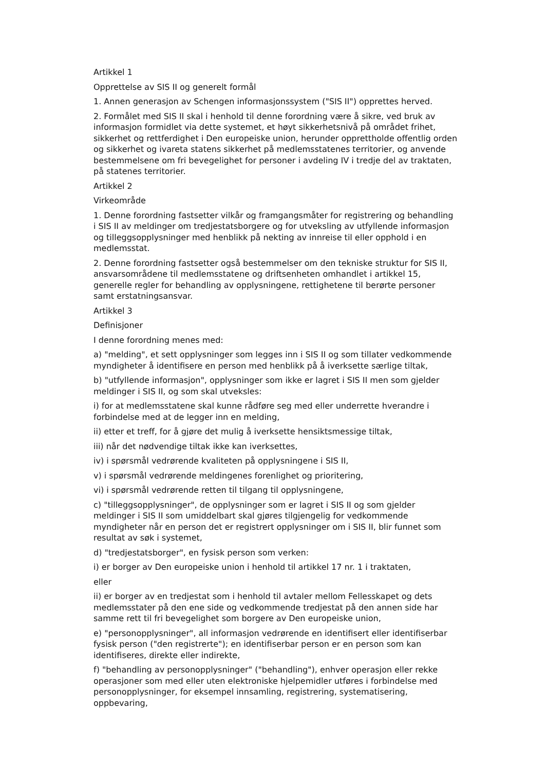Artikkel 1
Opprettelse av SIS II og generelt formål
1. Annen generasjon av Schengen informasjonssystem ("SIS II") opprettes herved.
2. Formålet med SIS II skal i henhold til denne forordning være å sikre, ved bruk av informasjon formidlet via dette systemet, et høyt sikkerhetsnivå på området frihet, sikkerhet og rettferdighet i Den europeiske union, herunder opprettholde offentlig orden og sikkerhet og ivareta statens sikkerhet på medlemsstatenes territorier, og anvende bestemmelsene om fri bevegelighet for personer i avdeling IV i tredje del av traktaten, på statenes territorier.
Artikkel 2
Virkeområde
1. Denne forordning fastsetter vilkår og framgangsmåter for registrering og behandling i SIS II av meldinger om tredjestatsborgere og for utveksling av utfyllende informasjon og tilleggsopplysninger med henblikk på nekting av innreise til eller opphold i en medlemsstat.
2. Denne forordning fastsetter også bestemmelser om den tekniske struktur for SIS II, ansvarsområdene til medlemsstatene og driftsenheten omhandlet i artikkel 15, generelle regler for behandling av opplysningene, rettighetene til berørte personer samt erstatningsansvar.
Artikkel 3
Definisjoner
I denne forordning menes med:
a) "melding", et sett opplysninger som legges inn i SIS II og som tillater vedkommende myndigheter å identifisere en person med henblikk på å iverksette særlige tiltak,
b) "utfyllende informasjon", opplysninger som ikke er lagret i SIS II men som gjelder meldinger i SIS II, og som skal utveksles:
i) for at medlemsstatene skal kunne rådføre seg med eller underrette hverandre i forbindelse med at de legger inn en melding,
ii) etter et treff, for å gjøre det mulig å iverksette hensiktsmessige tiltak,
iii) når det nødvendige tiltak ikke kan iverksettes,
iv) i spørsmål vedrørende kvaliteten på opplysningene i SIS II,
v) i spørsmål vedrørende meldingenes forenlighet og prioritering,
vi) i spørsmål vedrørende retten til tilgang til opplysningene,
c) "tilleggsopplysninger", de opplysninger som er lagret i SIS II og som gjelder meldinger i SIS II som umiddelbart skal gjøres tilgjengelig for vedkommende myndigheter når en person det er registrert opplysninger om i SIS II, blir funnet som resultat av søk i systemet,
d) "tredjestatsborger", en fysisk person som verken:
i) er borger av Den europeiske union i henhold til artikkel 17 nr. 1 i traktaten,
eller
ii) er borger av en tredjestat som i henhold til avtaler mellom Fellesskapet og dets medlemsstater på den ene side og vedkommende tredjestat på den annen side har samme rett til fri bevegelighet som borgere av Den europeiske union,
e) "personopplysninger", all informasjon vedrørende en identifisert eller identifiserbar fysisk person ("den registrerte"); en identifiserbar person er en person som kan identifiseres, direkte eller indirekte,
f) "behandling av personopplysninger" ("behandling"), enhver operasjon eller rekke operasjoner som med eller uten elektroniske hjelpemidler utføres i forbindelse med personopplysninger, for eksempel innsamling, registrering, systematisering, oppbevaring,